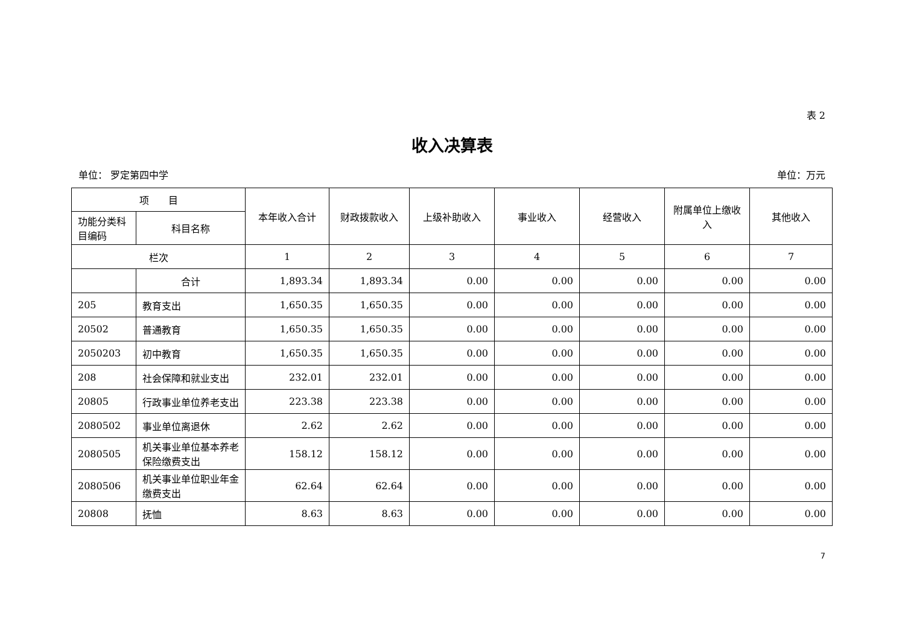表 2
收入决算表
单位： 罗定第四中学 单位：万元
| 项 目 | | 本年收入合计 | 财政拨款收入 | 上级补助收入 | 事业收入 | 经营收入 | 附属单位上缴收入 | 其他收入 |
| --- | --- | --- | --- | --- | --- | --- | --- | --- |
| 功能分类科目编码 | 科目名称 | | | | | | | |
| 栏次 | | 1 | 2 | 3 | 4 | 5 | 6 | 7 |
| | 合计 | 1,893.34 | 1,893.34 | 0.00 | 0.00 | 0.00 | 0.00 | 0.00 |
| 205 | 教育支出 | 1,650.35 | 1,650.35 | 0.00 | 0.00 | 0.00 | 0.00 | 0.00 |
| 20502 | 普通教育 | 1,650.35 | 1,650.35 | 0.00 | 0.00 | 0.00 | 0.00 | 0.00 |
| 2050203 | 初中教育 | 1,650.35 | 1,650.35 | 0.00 | 0.00 | 0.00 | 0.00 | 0.00 |
| 208 | 社会保障和就业支出 | 232.01 | 232.01 | 0.00 | 0.00 | 0.00 | 0.00 | 0.00 |
| 20805 | 行政事业单位养老支出 | 223.38 | 223.38 | 0.00 | 0.00 | 0.00 | 0.00 | 0.00 |
| 2080502 | 事业单位离退休 | 2.62 | 2.62 | 0.00 | 0.00 | 0.00 | 0.00 | 0.00 |
| 2080505 | 机关事业单位基本养老保险缴费支出 | 158.12 | 158.12 | 0.00 | 0.00 | 0.00 | 0.00 | 0.00 |
| 2080506 | 机关事业单位职业年金缴费支出 | 62.64 | 62.64 | 0.00 | 0.00 | 0.00 | 0.00 | 0.00 |
| 20808 | 抚恤 | 8.63 | 8.63 | 0.00 | 0.00 | 0.00 | 0.00 | 0.00 |
7